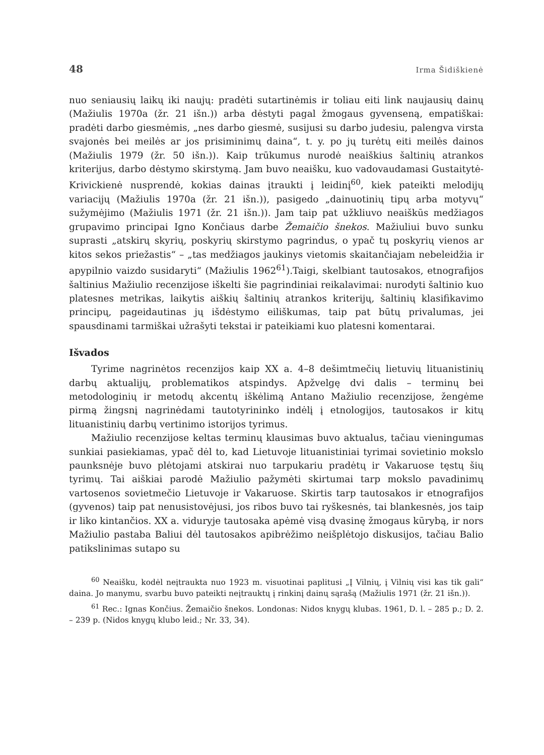48 Irma Šidiškienė
nuo seniausių laikų iki naujų: pradėti sutartinėmis ir toliau eiti link naujausių dainų (Mažiulis 1970a (žr. 21 išn.)) arba dėstyti pagal žmogaus gyvenseną, empatiškai: pradėti darbo giesmėmis, „nes darbo giesmė, susijusi su darbo judesiu, palengva virsta svajonės bei meilės ar jos prisiminimų daina“, t. y. po jų turėtų eiti meilės dainos (Mažiulis 1979 (žr. 50 išn.)). Kaip trūkumus nurodė neaiškius šaltinių atrankos kriterijus, darbo dėstymo skirstymą. Jam buvo neaišku, kuo vadovaudamasi Gustaitytė-Krivickienė nusprendė, kokias dainas įtraukti į leidinį<sup>60</sup>, kiek pateikti melodijų variacijų (Mažiulis 1970a (žr. 21 išn.)), pasigedo „dainuotinių tipų arba motyvų“ sužymėjimo (Mažiulis 1971 (žr. 21 išn.)). Jam taip pat užkliuvo neaiškūs medžiagos grupavimo principai Igno Končiaus darbe Žemaičio šnekos. Mažiuliui buvo sunku suprasti „atskirų skyrių, poskyrių skirstymo pagrindus, o ypač tų poskyrių vienos ar kitos sekos priežastis“ – „tas medžiagos jaukinys vietomis skaitančiajam nebeleidžia ir apypilnio vaizdo susidaryti“ (Mažiulis 1962<sup>61</sup>).Taigi, skelbiant tautosakos, etnografijos šaltinius Mažiulio recenzijose iškelti šie pagrindiniai reikalavimai: nurodyti šaltinio kuo platesnes metrikas, laikytis aiškių šaltinių atrankos kriterijų, šaltinių klasifikavimo principų, pageidautinas jų išdėstymo eiliškumas, taip pat būtų privalumas, jei spausdinami tarmiškai užrašyti tekstai ir pateikiami kuo platesni komentarai.
Išvados
Tyrime nagrinėtos recenzijos kaip XX a. 4–8 dešimtmečių lietuvių lituanistinių darbų aktualijų, problematikos atspindys. Apžvelgę dvi dalis – terminų bei metodologinių ir metodų akcentų iškėlimą Antano Mažiulio recenzijose, žengėme pirmą žingsnį nagrinėdami tautotyrininko indėlį į etnologijos, tautosakos ir kitų lituanistinių darbų vertinimo istorijos tyrimus.
Mažiulio recenzijose keltas terminų klausimas buvo aktualus, tačiau vieningumas sunkiai pasiekiamas, ypač dėl to, kad Lietuvoje lituanistiniai tyrimai sovietinio mokslo paunksnėje buvo plėtojami atskirai nuo tarpukariu pradėtų ir Vakaruose tęstų šių tyrimų. Tai aiškiai parodė Mažiulio pažymėti skirtumai tarp mokslo pavadinimų vartosenos sovietmečio Lietuvoje ir Vakaruose. Skirtis tarp tautosakos ir etnografijos (gyvenos) taip pat nenusistovėjusi, jos ribos buvo tai ryškesnės, tai blankesnės, jos taip ir liko kintančios. XX a. viduryje tautosaka apėmė visą dvasinę žmogaus kūrybą, ir nors Mažiulio pastaba Baliui dėl tautosakos apibrėžimo neišplėtojo diskusijos, tačiau Balio patikslinimas sutapo su
<sup>60</sup> Neaišku, kodėl neįtraukta nuo 1923 m. visuotinai paplitusi „Į Vilnių, į Vilnių visi kas tik gali“ daina. Jo manymu, svarbu buvo pateikti neįtrauktų į rinkinį dainų sąrašą (Mažiulis 1971 (žr. 21 išn.)).
<sup>61</sup> Rec.: Ignas Končius. Žemaičio šnekos. Londonas: Nidos knygų klubas. 1961, D. l. – 285 p.; D. 2. – 239 p. (Nidos knygų klubo leid.; Nr. 33, 34).